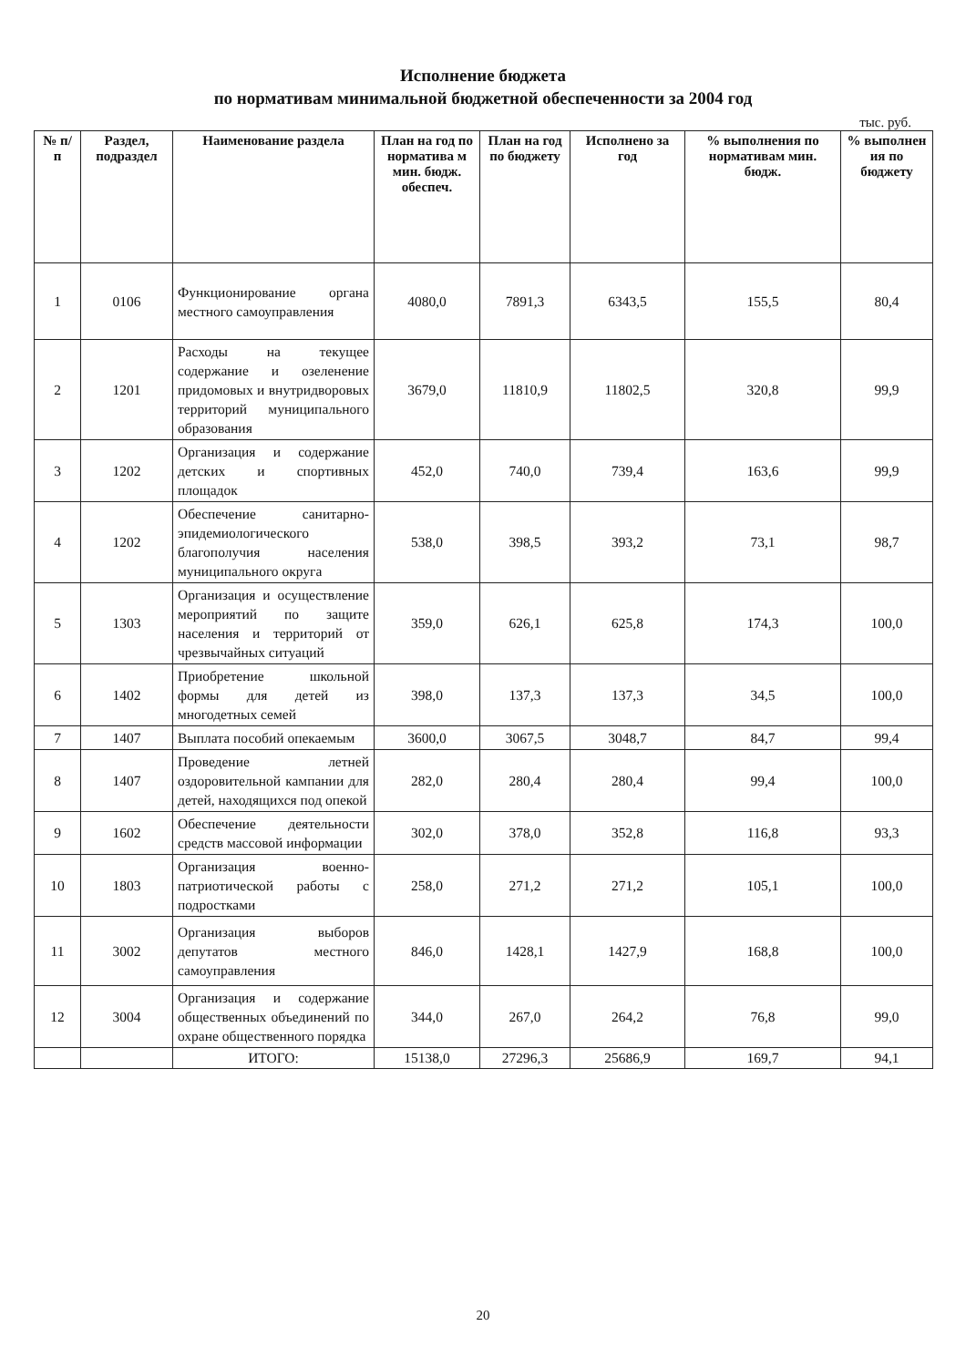Исполнение бюджета
по нормативам минимальной бюджетной обеспеченности за 2004 год
тыс. руб.
| № п/п | Раздел, подраздел | Наименование раздела | План на год по норматива м мин. бюдж. обеспеч. | План на год по бюджету | Исполнено за год | % выполнения по нормативам мин. бюдж. | % выполнен ия по бюджету |
| --- | --- | --- | --- | --- | --- | --- | --- |
| 1 | 0106 | Функционирование органа местного самоуправления | 4080,0 | 7891,3 | 6343,5 | 155,5 | 80,4 |
| 2 | 1201 | Расходы на текущее содержание и озеленение придомовых и внутридворовых территорий муниципального образования | 3679,0 | 11810,9 | 11802,5 | 320,8 | 99,9 |
| 3 | 1202 | Организация и содержание детских и спортивных площадок | 452,0 | 740,0 | 739,4 | 163,6 | 99,9 |
| 4 | 1202 | Обеспечение санитарно-эпидемиологического благополучия населения муниципального округа | 538,0 | 398,5 | 393,2 | 73,1 | 98,7 |
| 5 | 1303 | Организация и осуществление мероприятий по защите населения и территорий от чрезвычайных ситуаций | 359,0 | 626,1 | 625,8 | 174,3 | 100,0 |
| 6 | 1402 | Приобретение школьной формы для детей из многодетных семей | 398,0 | 137,3 | 137,3 | 34,5 | 100,0 |
| 7 | 1407 | Выплата пособий опекаемым | 3600,0 | 3067,5 | 3048,7 | 84,7 | 99,4 |
| 8 | 1407 | Проведение летней оздоровительной кампании для детей, находящихся под опекой | 282,0 | 280,4 | 280,4 | 99,4 | 100,0 |
| 9 | 1602 | Обеспечение деятельности средств массовой информации | 302,0 | 378,0 | 352,8 | 116,8 | 93,3 |
| 10 | 1803 | Организация военно-патриотической работы с подростками | 258,0 | 271,2 | 271,2 | 105,1 | 100,0 |
| 11 | 3002 | Организация выборов депутатов местного самоуправления | 846,0 | 1428,1 | 1427,9 | 168,8 | 100,0 |
| 12 | 3004 | Организация и содержание общественных объединений по охране общественного порядка | 344,0 | 267,0 | 264,2 | 76,8 | 99,0 |
| | | ИТОГО: | 15138,0 | 27296,3 | 25686,9 | 169,7 | 94,1 |
20